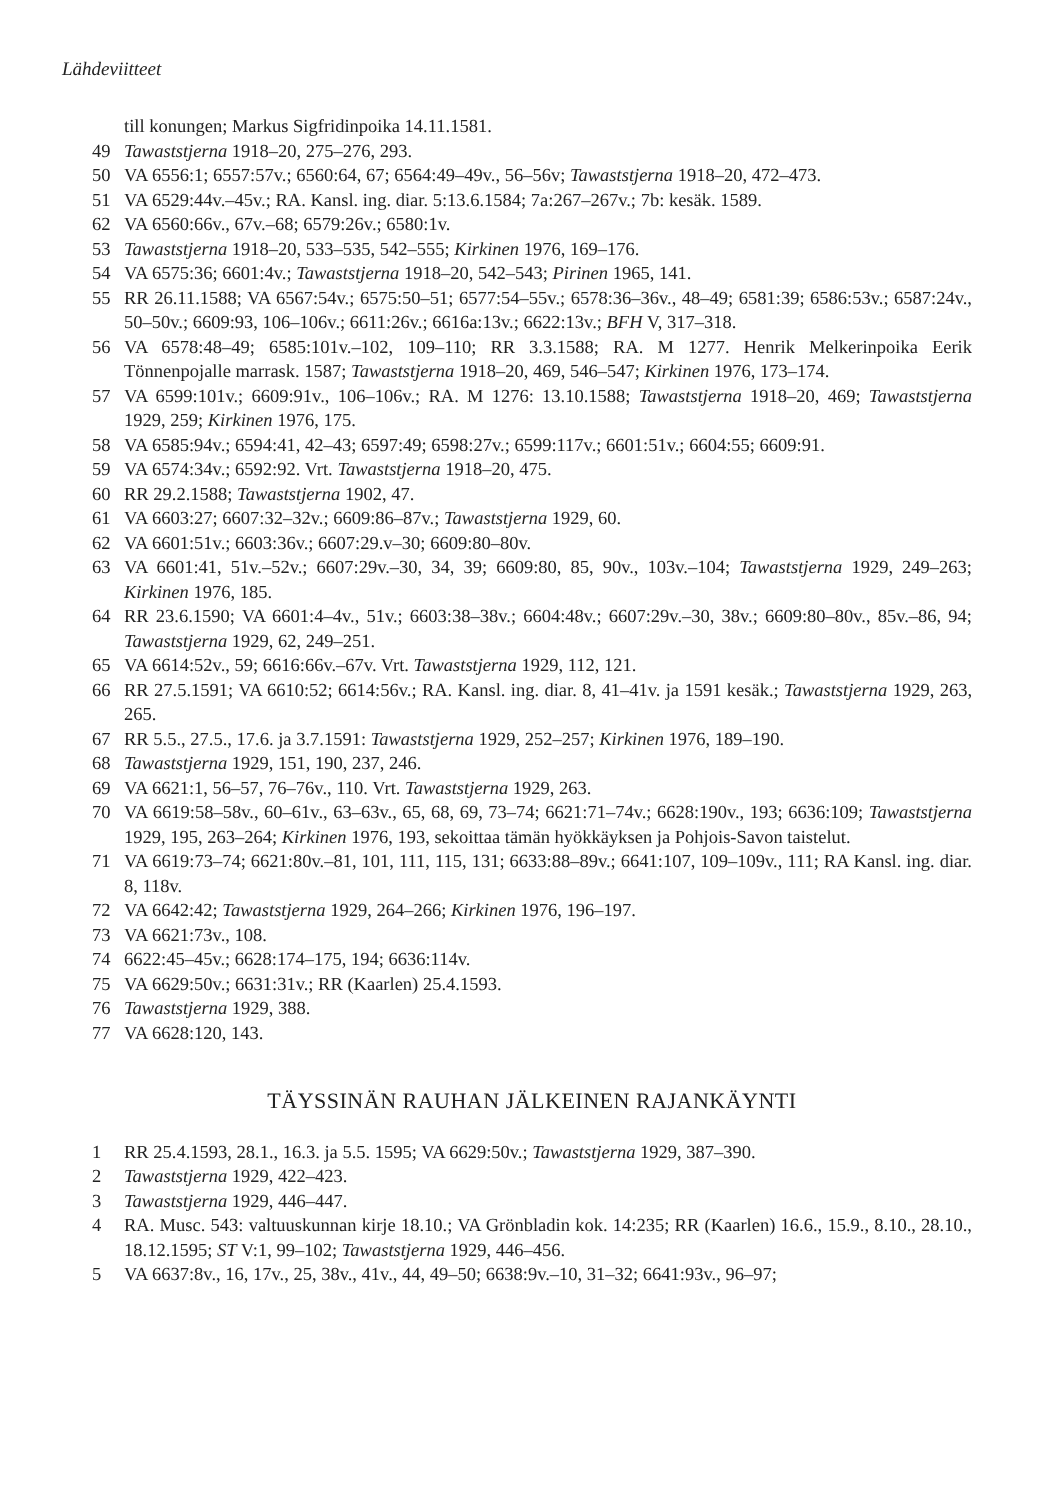Lähdeviitteet
till konungen; Markus Sigfridinpoika 14.11.1581.
49 Tawaststjerna 1918–20, 275–276, 293.
50 VA 6556:1; 6557:57v.; 6560:64, 67; 6564:49–49v., 56–56v; Tawaststjerna 1918–20, 472–473.
51 VA 6529:44v.–45v.; RA. Kansl. ing. diar. 5:13.6.1584; 7a:267–267v.; 7b: kesäk. 1589.
62 VA 6560:66v., 67v.–68; 6579:26v.; 6580:1v.
53 Tawaststjerna 1918–20, 533–535, 542–555; Kirkinen 1976, 169–176.
54 VA 6575:36; 6601:4v.; Tawaststjerna 1918–20, 542–543; Pirinen 1965, 141.
55 RR 26.11.1588; VA 6567:54v.; 6575:50–51; 6577:54–55v.; 6578:36–36v., 48–49; 6581:39; 6586:53v.; 6587:24v., 50–50v.; 6609:93, 106–106v.; 6611:26v.; 6616a:13v.; 6622:13v.; BFH V, 317–318.
56 VA 6578:48–49; 6585:101v.–102, 109–110; RR 3.3.1588; RA. M 1277. Henrik Melkerinpoika Eerik Tönnenpojalle marrask. 1587; Tawaststjerna 1918–20, 469, 546–547; Kirkinen 1976, 173–174.
57 VA 6599:101v.; 6609:91v., 106–106v.; RA. M 1276: 13.10.1588; Tawaststjerna 1918–20, 469; Tawaststjerna 1929, 259; Kirkinen 1976, 175.
58 VA 6585:94v.; 6594:41, 42–43; 6597:49; 6598:27v.; 6599:117v.; 6601:51v.; 6604:55; 6609:91.
59 VA 6574:34v.; 6592:92. Vrt. Tawaststjerna 1918–20, 475.
60 RR 29.2.1588; Tawaststjerna 1902, 47.
61 VA 6603:27; 6607:32–32v.; 6609:86–87v.; Tawaststjerna 1929, 60.
62 VA 6601:51v.; 6603:36v.; 6607:29.v–30; 6609:80–80v.
63 VA 6601:41, 51v.–52v.; 6607:29v.–30, 34, 39; 6609:80, 85, 90v., 103v.–104; Tawaststjerna 1929, 249–263; Kirkinen 1976, 185.
64 RR 23.6.1590; VA 6601:4–4v., 51v.; 6603:38–38v.; 6604:48v.; 6607:29v.–30, 38v.; 6609:80–80v., 85v.–86, 94; Tawaststjerna 1929, 62, 249–251.
65 VA 6614:52v., 59; 6616:66v.–67v. Vrt. Tawaststjerna 1929, 112, 121.
66 RR 27.5.1591; VA 6610:52; 6614:56v.; RA. Kansl. ing. diar. 8, 41–41v. ja 1591 kesäk.; Tawaststjerna 1929, 263, 265.
67 RR 5.5., 27.5., 17.6. ja 3.7.1591: Tawaststjerna 1929, 252–257; Kirkinen 1976, 189–190.
68 Tawaststjerna 1929, 151, 190, 237, 246.
69 VA 6621:1, 56–57, 76–76v., 110. Vrt. Tawaststjerna 1929, 263.
70 VA 6619:58–58v., 60–61v., 63–63v., 65, 68, 69, 73–74; 6621:71–74v.; 6628:190v., 193; 6636:109; Tawaststjerna 1929, 195, 263–264; Kirkinen 1976, 193, sekoittaa tämän hyökkäyksen ja Pohjois-Savon taistelut.
71 VA 6619:73–74; 6621:80v.–81, 101, 111, 115, 131; 6633:88–89v.; 6641:107, 109–109v., 111; RA Kansl. ing. diar. 8, 118v.
72 VA 6642:42; Tawaststjerna 1929, 264–266; Kirkinen 1976, 196–197.
73 VA 6621:73v., 108.
74 6622:45–45v.; 6628:174–175, 194; 6636:114v.
75 VA 6629:50v.; 6631:31v.; RR (Kaarlen) 25.4.1593.
76 Tawaststjerna 1929, 388.
77 VA 6628:120, 143.
TÄYSSINÄN RAUHAN JÄLKEINEN RAJANKÄYNTI
1 RR 25.4.1593, 28.1., 16.3. ja 5.5. 1595; VA 6629:50v.; Tawaststjerna 1929, 387–390.
2 Tawaststjerna 1929, 422–423.
3 Tawaststjerna 1929, 446–447.
4 RA. Musc. 543: valtuuskunnan kirje 18.10.; VA Grönbladin kok. 14:235; RR (Kaarlen) 16.6., 15.9., 8.10., 28.10., 18.12.1595; ST V:1, 99–102; Tawaststjerna 1929, 446–456.
5 VA 6637:8v., 16, 17v., 25, 38v., 41v., 44, 49–50; 6638:9v.–10, 31–32; 6641:93v., 96–97;